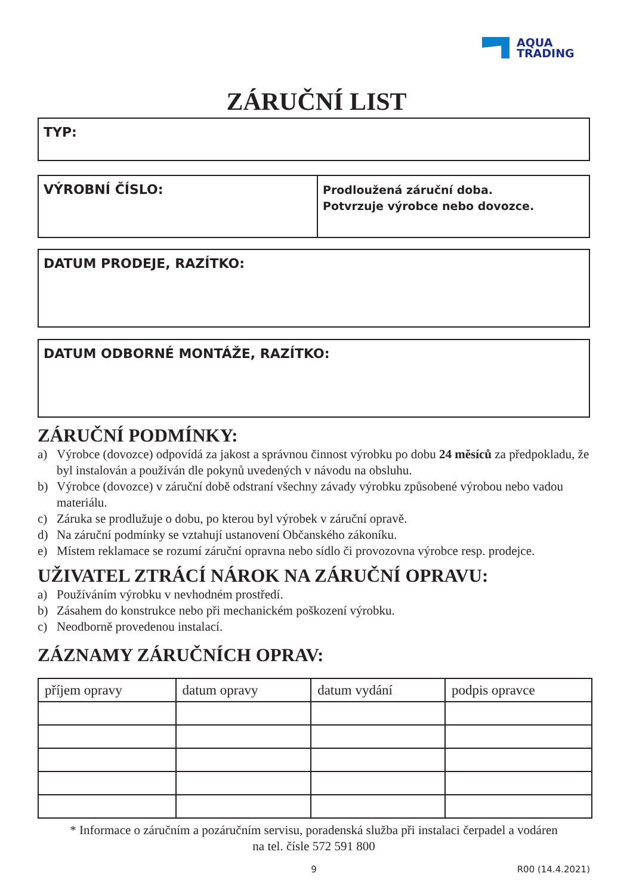AQUA
TRADING
ZÁRUČNÍ LIST
TYP:
VÝROBNÍ ČÍSLO:
Prodloužená záruční doba.
Potvrzuje výrobce nebo dovozce.
DATUM PRODEJE, RAZÍTKO:
DATUM ODBORNÉ MONTÁŽE, RAZÍTKO:
ZÁRUČNÍ PODMÍNKY:
a) Výrobce (dovozce) odpovídá za jakost a správnou činnost výrobku po dobu 24 měsíců za předpokladu, že byl instalován a používán dle pokynů uvedených v návodu na obsluhu.
b) Výrobce (dovozce) v záruční době odstraní všechny závady výrobku způsobené výrobou nebo vadou materiálu.
c) Záruka se prodlužuje o dobu, po kterou byl výrobek v záruční opravě.
d) Na záruční podmínky se vztahují ustanovení Občanského zákoníku.
e) Místem reklamace se rozumí záruční opravna nebo sídlo či provozovna výrobce resp. prodejce.
UŽIVATEL ZTRÁCÍ NÁROK NA ZÁRUČNÍ OPRAVU:
a) Používáním výrobku v nevhodném prostředí.
b) Zásahem do konstrukce nebo při mechanickém poškození výrobku.
c) Neodborně provedenou instalací.
ZÁZNAMY ZÁRUČNÍCH OPRAV:
| příjem opravy | datum opravy | datum vydání | podpis opravce |
* Informace o záručním a pozáručním servisu, poradenská služba při instalaci čerpadel a vodáren
na tel. čísle 572 591 800
9 R00 (14.4.2021)